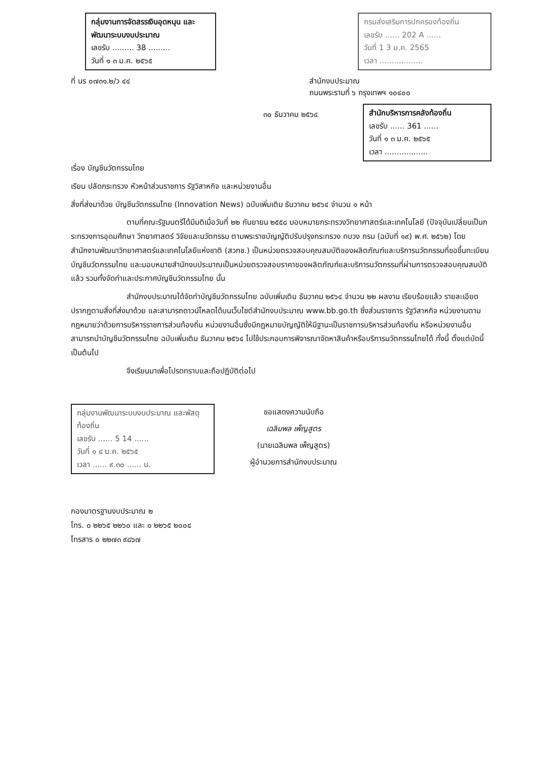กลุ่มงานการจัดสรรเงินอุดหนุน และพัฒนาระบบงบประมาณ
เลขรับ ......... 38 .........
วันที่ ๑ ๓ ม.ค. ๒๕๖๕
กรมส่งเสริมการปกครองท้องถิ่น
เลขรับ ...... 202 A ......
วันที่ 1 3 ม.ค. 2565
เวลา ..................
ที่ นร ๐๗๓๑.๒/ว ๔๔ สำนักงบประมาณ
ถนนพระรามที่ ๖ กรุงเทพฯ ๑๐๔๐๐
๓๐ ธันวาคม ๒๕๖๔
สำนักบริหารการคลังท้องถิ่น
เลขรับ ...... 361 ......
วันที่ ๑ ๓ ม.ค. ๒๕๖๕
เวลา ..................
เรื่อง บัญชีนวัตกรรมไทย
เรียน ปลัดกระทรวง หัวหน้าส่วนราชการ รัฐวิสาหกิจ และหน่วยงานอื่น
สิ่งที่ส่งมาด้วย บัญชีนวัตกรรมไทย (Innovation News) ฉบับเพิ่มเติม ธันวาคม ๒๕๖๔ จำนวน ๑ หน้า
ตามที่คณะรัฐมนตรีได้มีมติเมื่อวันที่ ๒๒ กันยายน ๒๕๕๘ มอบหมายกระทรวงวิทยาศาสตร์และเทคโนโลยี (ปัจจุบันเปลี่ยนเป็นกระทรวงการอุดมศึกษา วิทยาศาสตร์ วิจัยและนวัตกรรม ตามพระราชบัญญัติปรับปรุงกระทรวง ทบวง กรม (ฉบับที่ ๑๙) พ.ศ. ๒๕๖๒) โดยสำนักงานพัฒนาวิทยาศาสตร์และเทคโนโลยีแห่งชาติ (สวทช.) เป็นหน่วยตรวจสอบคุณสมบัติของผลิตภัณฑ์และบริการนวัตกรรมที่ขอขึ้นทะเบียนบัญชีนวัตกรรมไทย และมอบหมายสำนักงบประมาณเป็นหน่วยตรวจสอบราคาของผลิตภัณฑ์และบริการนวัตกรรมที่ผ่านการตรวจสอบคุณสมบัติแล้ว รวมทั้งจัดทำและประกาศบัญชีนวัตกรรมไทย นั้น
สำนักงบประมาณได้จัดทำบัญชีนวัตกรรมไทย ฉบับเพิ่มเติม ธันวาคม ๒๕๖๔ จำนวน ๒๒ ผลงาน เรียบร้อยแล้ว รายละเอียดปรากฏตามสิ่งที่ส่งมาด้วย และสามารถดาวน์โหลดได้บนเว็บไซต์สำนักงบประมาณ www.bb.go.th ซึ่งส่วนราชการ รัฐวิสาหกิจ หน่วยงานตามกฎหมายว่าด้วยการบริหารราชการส่วนท้องถิ่น หน่วยงานอื่นซึ่งมีกฎหมายบัญญัติให้มีฐานะเป็นราชการบริหารส่วนท้องถิ่น หรือหน่วยงานอื่น สามารถนำบัญชีนวัตกรรมไทย ฉบับเพิ่มเติม ธันวาคม ๒๕๖๔ ไปใช้ประกอบการพิจารณาจัดหาสินค้าหรือบริการนวัตกรรมไทยได้ ทั้งนี้ ตั้งแต่บัดนี้เป็นต้นไป
จึงเรียนมาเพื่อโปรดทราบและถือปฏิบัติต่อไป
กลุ่มงานพัฒนาระบบงบประมาณ และพัสดุท้องถิ่น
เลขรับ ...... 5 14 ......
วันที่ ๑ ๔ ม.ค. ๒๕๖๕
เวลา ...... ๙.๓๐ ...... น.
ขอแสดงความนับถือ
เฉลิมพล เพ็ญสูตร
(นายเฉลิมพล เพ็ญสูตร)
ผู้อำนวยการสำนักงบประมาณ
กองมาตรฐานงบประมาณ ๒
โทร. ๐ ๒๒๖๕ ๒๒๖๐ และ ๐ ๒๒๖๕ ๒๐๐๔
โทรสาร ๐ ๒๒๗๓ ๙๘๖๗